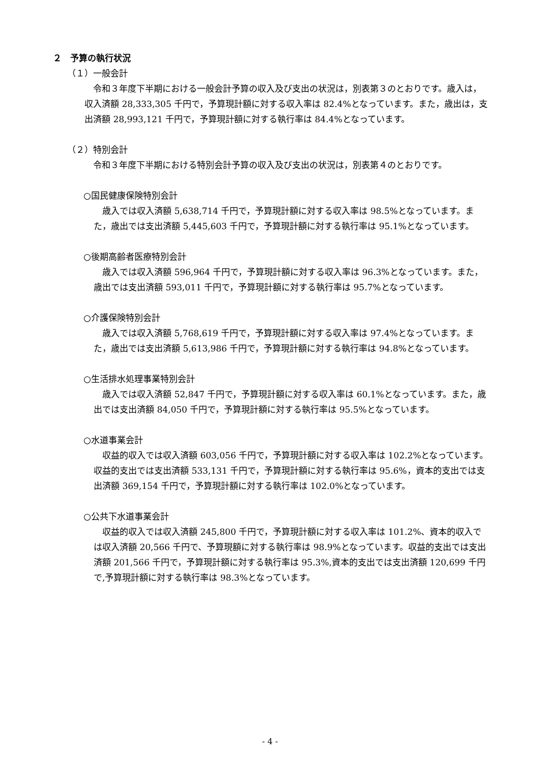２　予算の執行状況
（１）一般会計
令和３年度下半期における一般会計予算の収入及び支出の状況は，別表第３のとおりです。歳入は，収入済額 28,333,305 千円で，予算現計額に対する収入率は 82.4%となっています。また，歳出は，支出済額 28,993,121 千円で，予算現計額に対する執行率は 84.4%となっています。
（２）特別会計
令和３年度下半期における特別会計予算の収入及び支出の状況は，別表第４のとおりです。
○国民健康保険特別会計
歳入では収入済額 5,638,714 千円で，予算現計額に対する収入率は 98.5%となっています。また，歳出では支出済額 5,445,603 千円で，予算現計額に対する執行率は 95.1%となっています。
○後期高齢者医療特別会計
歳入では収入済額 596,964 千円で，予算現計額に対する収入率は 96.3%となっています。また，歳出では支出済額 593,011 千円で，予算現計額に対する執行率は 95.7%となっています。
○介護保険特別会計
歳入では収入済額 5,768,619 千円で，予算現計額に対する収入率は 97.4%となっています。また，歳出では支出済額 5,613,986 千円で，予算現計額に対する執行率は 94.8%となっています。
○生活排水処理事業特別会計
歳入では収入済額 52,847 千円で，予算現計額に対する収入率は 60.1%となっています。また，歳出では支出済額 84,050 千円で，予算現計額に対する執行率は 95.5%となっています。
○水道事業会計
収益的収入では収入済額 603,056 千円で，予算現計額に対する収入率は 102.2%となっています。収益的支出では支出済額 533,131 千円で，予算現計額に対する執行率は 95.6%，資本的支出では支出済額 369,154 千円で，予算現計額に対する執行率は 102.0%となっています。
○公共下水道事業会計
収益的収入では収入済額 245,800 千円で，予算現計額に対する収入率は 101.2%、資本的収入では収入済額 20,566 千円で、予算現額に対する執行率は 98.9%となっています。収益的支出では支出済額 201,566 千円で，予算現計額に対する執行率は 95.3%,資本的支出では支出済額 120,699 千円で,予算現計額に対する執行率は 98.3%となっています。
- 4 -